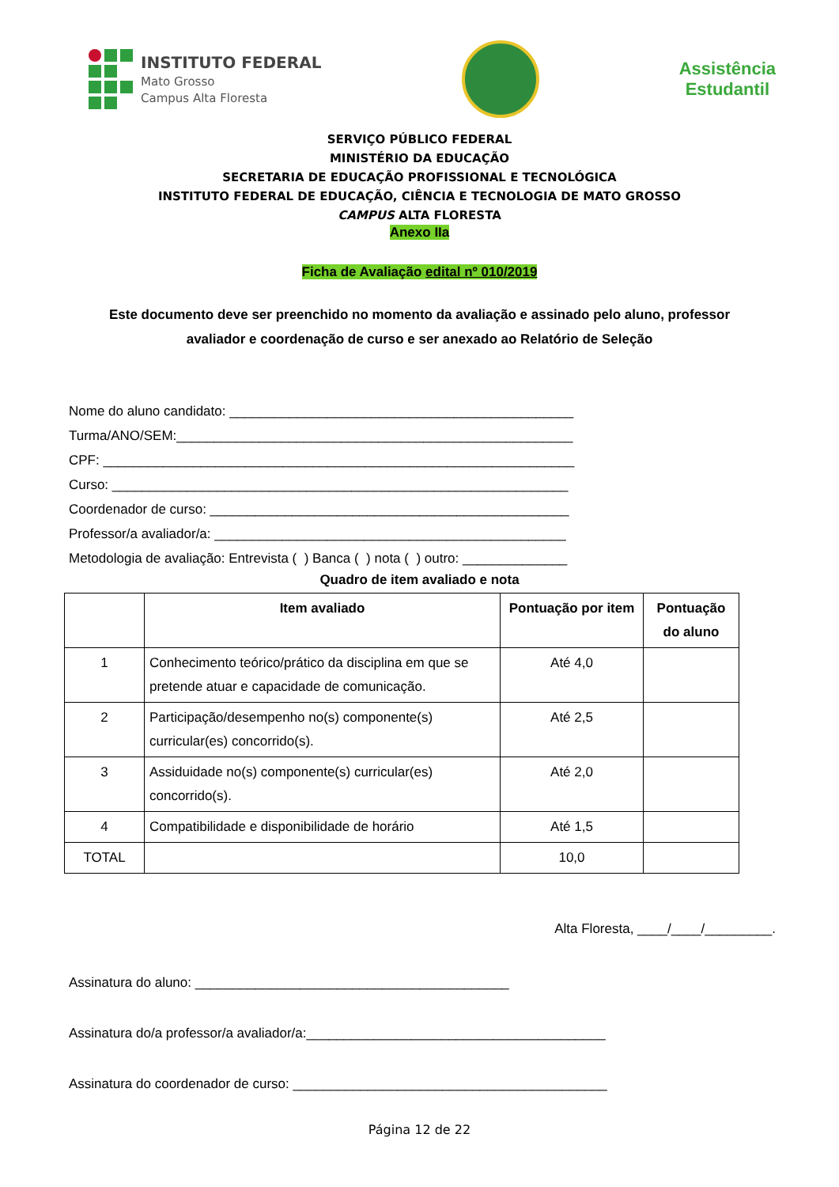INSTITUTO FEDERAL
Mato Grosso
Campus Alta Floresta
Assistência
Estudantil
SERVIÇO PÚBLICO FEDERAL
MINISTÉRIO DA EDUCAÇÃO
SECRETARIA DE EDUCAÇÃO PROFISSIONAL E TECNOLÓGICA
INSTITUTO FEDERAL DE EDUCAÇÃO, CIÊNCIA E TECNOLOGIA DE MATO GROSSO
CAMPUS ALTA FLORESTA
Anexo IIa
Ficha de Avaliação edital nº 010/2019
Este documento deve ser preenchido no momento da avaliação e assinado pelo aluno, professor avaliador e coordenação de curso e ser anexado ao Relatório de Seleção
Nome do aluno candidato: ______________________________________________
Turma/ANO/SEM:_____________________________________________________
CPF: _______________________________________________________________
Curso: _____________________________________________________________
Coordenador de curso: ________________________________________________
Professor/a avaliador/a: _______________________________________________
Metodologia de avaliação: Entrevista ( ) Banca ( ) nota ( ) outro: ______________
Quadro de item avaliado e nota
| | Item avaliado | Pontuação por item | Pontuação do aluno |
| --- | --- | --- | --- |
| 1 | Conhecimento teórico/prático da disciplina em que se pretende atuar e capacidade de comunicação. | Até 4,0 | |
| 2 | Participação/desempenho no(s) componente(s) curricular(es) concorrido(s). | Até 2,5 | |
| 3 | Assiduidade no(s) componente(s) curricular(es) concorrido(s). | Até 2,0 | |
| 4 | Compatibilidade e disponibilidade de horário | Até 1,5 | |
| TOTAL | | 10,0 | |
Alta Floresta, ____/____/_________.
Assinatura do aluno: __________________________________________
Assinatura do/a professor/a avaliador/a:________________________________________
Assinatura do coordenador de curso: __________________________________________
Página 12 de 22